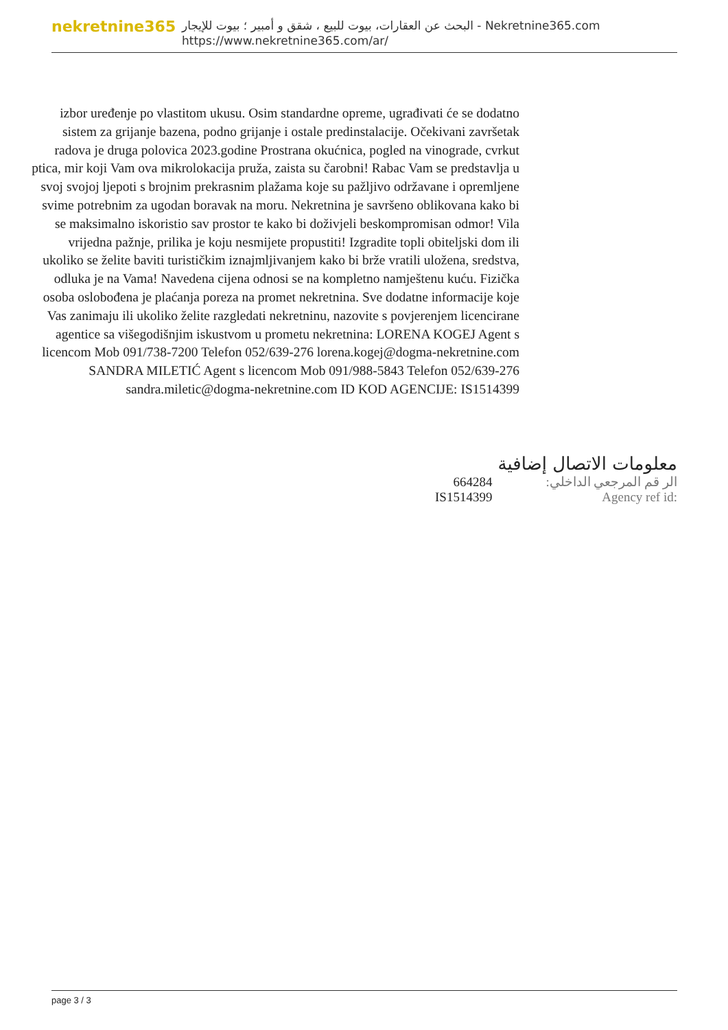nekretnine365
البحث عن العقارات، بيوت للبيع ، شقق و أمبير ؛ بيوت للإيجار - Nekretnine365.com
https://www.nekretnine365.com/ar/
izbor uređenje po vlastitom ukusu. Osim standardne opreme, ugrađivati će se dodatno sistem za grijanje bazena, podno grijanje i ostale predinstalacije. Očekivani završetak radova je druga polovica 2023.godine Prostrana okućnica, pogled na vinograde, cvrkut ptica, mir koji Vam ova mikrolokacija pruža, zaista su čarobni! Rabac Vam se predstavlja u svoj svojoj ljepoti s brojnim prekrasnim plažama koje su pažljivo održavane i opremljene svime potrebnim za ugodan boravak na moru. Nekretnina je savršeno oblikovana kako bi se maksimalno iskoristio sav prostor te kako bi doživjeli beskompromisan odmor! Vila vrijedna pažnje, prilika je koju nesmijete propustiti! Izgradite topli obiteljski dom ili ukoliko se želite baviti turističkim iznajmljivanjem kako bi brže vratili uložena, sredstva, odluka je na Vama! Navedena cijena odnosi se na kompletno namještenu kuću. Fizička osoba oslobođena je plaćanja poreza na promet nekretnina. Sve dodatne informacije koje Vas zanimaju ili ukoliko želite razgledati nekretninu, nazovite s povjerenjem licencirane agentice sa višegodišnjim iskustvom u prometu nekretnina: LORENA KOGEJ Agent s licencom Mob 091/738-7200 Telefon 052/639-276 lorena.kogej@dogma-nekretnine.com SANDRA MILETIĆ Agent s licencom Mob 091/988-5843 Telefon 052/639-276 sandra.miletic@dogma-nekretnine.com ID KOD AGENCIJE: IS1514399
معلومات الاتصال إضافية
| الر قم المرجعي الداخلي: | 664284 |
| Agency ref id: | IS1514399 |
page 3 / 3